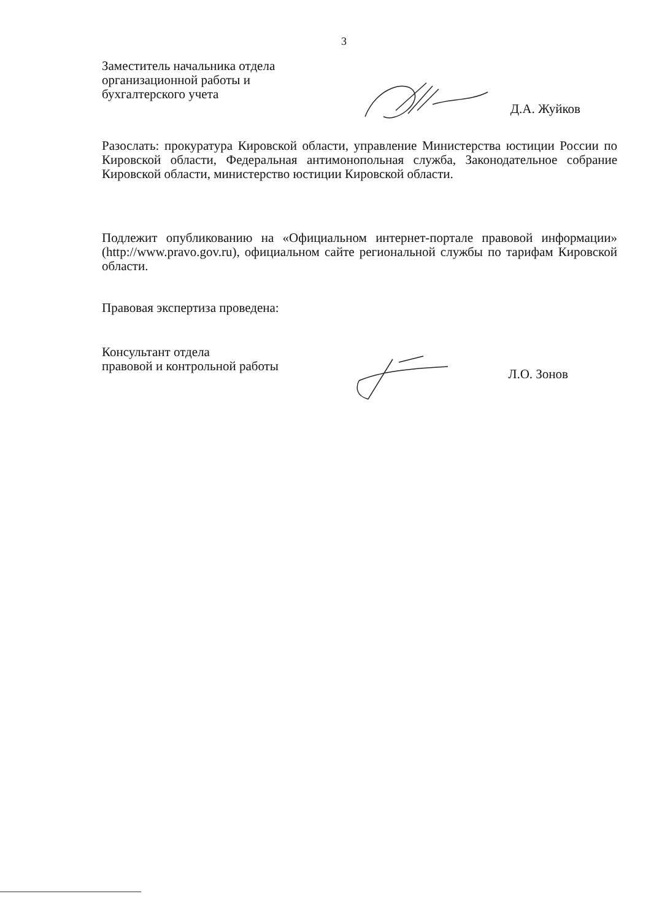3
Заместитель начальника отдела
организационной работы и
бухгалтерского учета
Д.А. Жуйков
Разослать: прокуратура Кировской области, управление Министерства юстиции России по Кировской области, Федеральная антимонопольная служба, Законодательное собрание Кировской области, министерство юстиции Кировской области.
Подлежит опубликованию на «Официальном интернет-портале правовой информации» (http://www.pravo.gov.ru), официальном сайте региональной службы по тарифам Кировской области.
Правовая экспертиза проведена:
Консультант отдела
правовой и контрольной работы
Л.О. Зонов